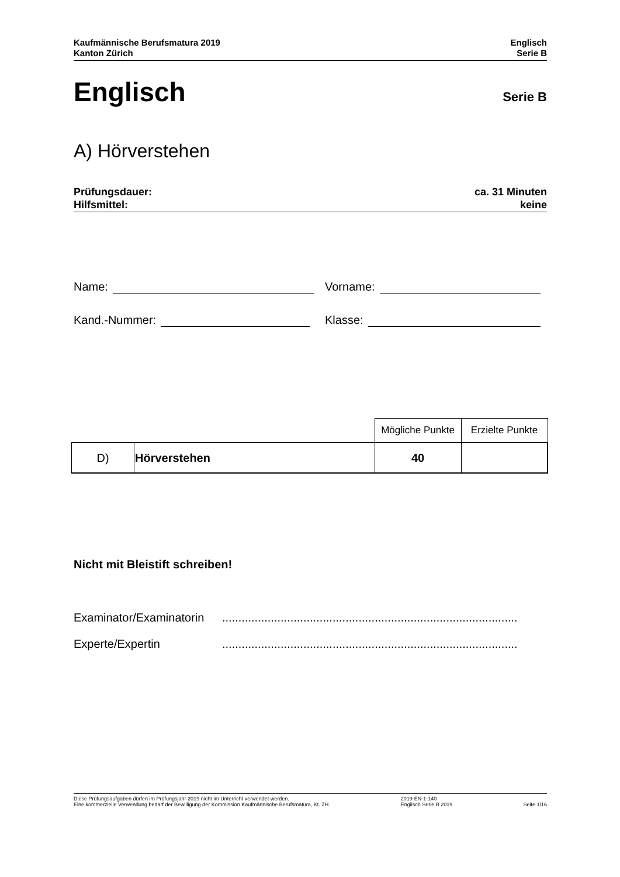Kaufmännische Berufsmatura 2019
Kanton Zürich
Englisch
Serie B
Englisch
Serie B
A) Hörverstehen
Prüfungsdauer:
Hilfsmittel:
ca. 31 Minuten
keine
Name: Vorname:
Kand.-Nummer: Klasse:
| | | Mögliche Punkte | Erzielte Punkte |
| D) | Hörverstehen | 40 | |
Nicht mit Bleistift schreiben!
Examinator/Examinatorin...........................................................................................
Experte/Expertin...........................................................................................
Diese Prüfungsaufgaben dürfen im Prüfungsjahr 2019 nicht im Unterricht verwendet werden.
Eine kommerzielle Verwendung bedarf der Bewilligung der Kommission Kaufmännische Berufsmatura, Kt. ZH.
2019-EN-1-140
Englisch Serie B 2019
Seite 1/16